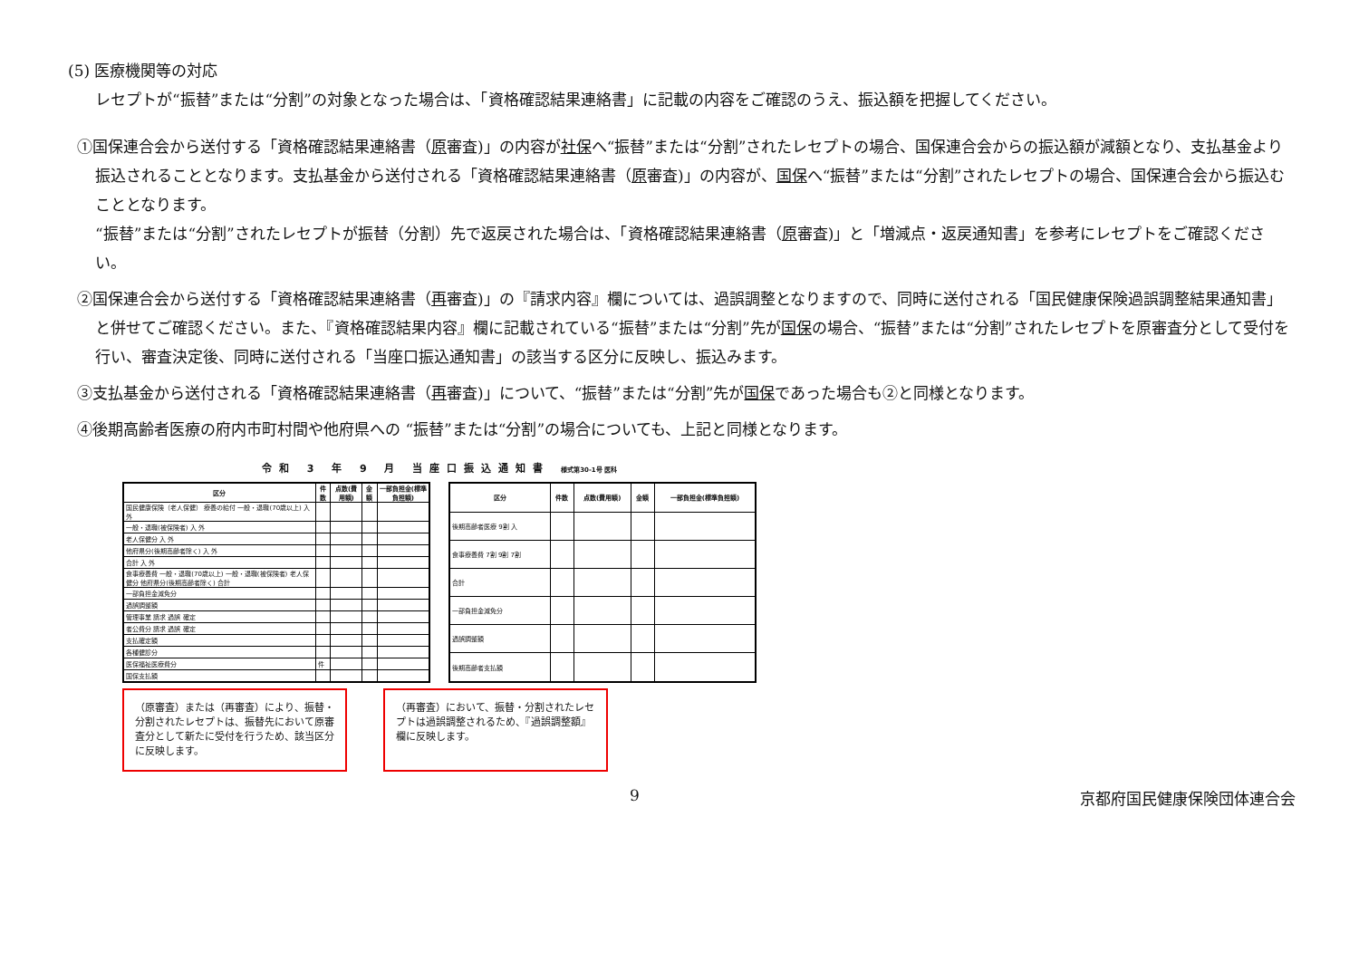(5) 医療機関等の対応
レセプトが“振替”または“分割”の対象となった場合は、「資格確認結果連絡書」に記載の内容をご確認のうえ、振込額を把握してください。
①国保連合会から送付する「資格確認結果連絡書（原審査)」の内容が社保へ“振替”または“分割”されたレセプトの場合、国保連合会からの振込額が減額となり、支払基金より振込されることとなります。支払基金から送付される「資格確認結果連絡書（原審査)」の内容が、国保へ“振替”または“分割”されたレセプトの場合、国保連合会から振込むこととなります。
“振替”または“分割”されたレセプトが振替（分割）先で返戻された場合は、「資格確認結果連絡書（原審査)」と「増減点・返戻通知書」を参考にレセプトをご確認ください。
②国保連合会から送付する「資格確認結果連絡書（再審査)」の『請求内容』欄については、過誤調整となりますので、同時に送付される「国民健康保険過誤調整結果通知書」と併せてご確認ください。また、『資格確認結果内容』欄に記載されている“振替”または“分割”先が国保の場合、“振替”または“分割”されたレセプトを原審査分として受付を行い、審査決定後、同時に送付される「当座口振込通知書」の該当する区分に反映し、振込みます。
③支払基金から送付される「資格確認結果連絡書（再審査)」について、“振替”または“分割”先が国保であった場合も②と同様となります。
④後期高齢者医療の府内市町村間や他府県への “振替”または“分割”の場合についても、上記と同様となります。
令和 3 年 9 月 当座口振込通知書 様式第30-1号 医科
| 区分 | 件数 | 点数(費用額) | 金額 | 一部負担金(標準負担額) |
| --- | --- | --- | --- | --- |
| 国民健康保険（老人保健） 療養の給付 一般・退職(70歳以上) 入 外 | | | | |
| 一般・退職(被保険者) 入 外 | | | | |
| 老人保健分 入 外 | | | | |
| 他府県分(後期高齢者除く) 入 外 | | | | |
| 合計 入 外 | | | | |
| 食事療養費 一般・退職(70歳以上) 一般・退職(被保険者) 老人保健分 他府県分(後期高齢者除く) 合計 | | | | |
| 一部負担金減免分 | | | | |
| 過誤調整額 | | | | |
| 管理事業 請求 過誤 確定 | | | | |
| 者公費分 請求 過誤 確定 | | | | |
| 支払確定額 | | | | |
| 各種健診分 | | | | |
| 医保福祉医療費分 | 件 | | | |
| 国保支払額 | | | | |
| 区分 | 件数 | 点数(費用額) | 金額 | 一部負担金(標準負担額) |
| --- | --- | --- | --- | --- |
| 後期高齢者医療 9割 入 | | | | |
| 食事療養費 7割 9割 7割 | | | | |
| 合計 | | | | |
| 一部負担金減免分 | | | | |
| 過誤調整額 | | | | |
| 後期高齢者支払額 | | | | |
（原審査）または（再審査）により、振替・分割されたレセプトは、振替先において原審査分として新たに受付を行うため、該当区分に反映します。
（再審査）において、振替・分割されたレセプトは過誤調整されるため、『過誤調整額』欄に反映します。
9 京都府国民健康保険団体連合会